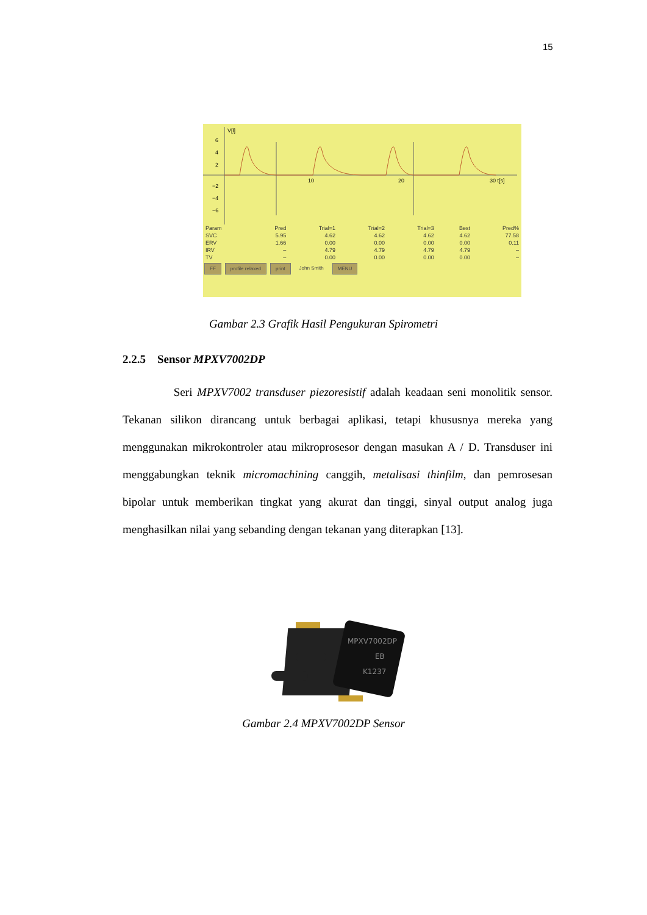15
V[l]
6
4
2
−2
−4
−6
10
20
30 t[s]
| Param | Pred | Trial=1 | Trial=2 | Trial=3 | Best | Pred% |
| --- | --- | --- | --- | --- | --- | --- |
| SVC | 5.95 | 4.62 | 4.62 | 4.62 | 4.62 | 77.58 |
| ERV | 1.66 | 0.00 | 0.00 | 0.00 | 0.00 | 0.11 |
| IRV | – | 4.79 | 4.79 | 4.79 | 4.79 | – |
| TV | – | 0.00 | 0.00 | 0.00 | 0.00 | – |
FF profile relaxed print John Smith MENU
Gambar 2.3 Grafik Hasil Pengukuran Spirometri
2.2.5 Sensor MPXV7002DP
Seri MPXV7002 transduser piezoresistif adalah keadaan seni monolitik sensor. Tekanan silikon dirancang untuk berbagai aplikasi, tetapi khususnya mereka yang menggunakan mikrokontroler atau mikroprosesor dengan masukan A / D. Transduser ini menggabungkan teknik micromachining canggih, metalisasi thinfilm, dan pemrosesan bipolar untuk memberikan tingkat yang akurat dan tinggi, sinyal output analog juga menghasilkan nilai yang sebanding dengan tekanan yang diterapkan [13].
MPXV7002DP
EB
K1237
Gambar 2.4 MPXV7002DP Sensor